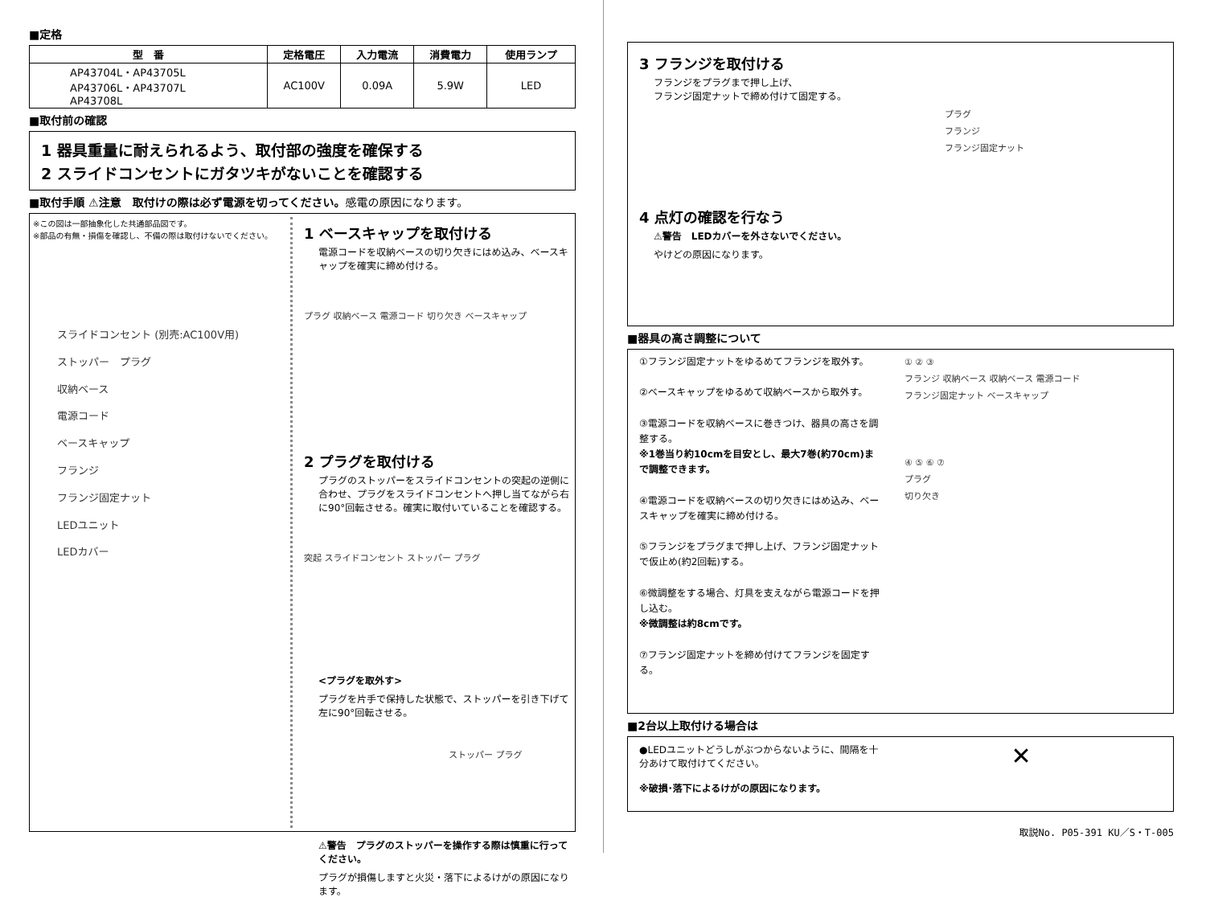■定格
| 型 番 | 定格電圧 | 入力電流 | 消費電力 | 使用ランプ |
| --- | --- | --- | --- | --- |
| AP43704L・AP43705L AP43706L・AP43707L AP43708L | AC100V | 0.09A | 5.9W | LED |
■取付前の確認
1 器具重量に耐えられるよう、取付部の強度を確保する
2 スライドコンセントにガタツキがないことを確認する
■取付手順 ⚠注意　取付けの際は必ず電源を切ってください。感電の原因になります。
※この図は一部抽象化した共通部品図です。
※部品の有無・損傷を確認し、不備の際は取付けないでください。
スライドコンセント (別売:AC100V用)
ストッパー　プラグ
収納ベース
電源コード
ベースキャップ
フランジ
フランジ固定ナット
LEDユニット
LEDカバー
1 ベースキャップを取付ける
電源コードを収納ベースの切り欠きにはめ込み、ベースキャップを確実に締め付ける。
プラグ 収納ベース 電源コード 切り欠き ベースキャップ
2 プラグを取付ける
プラグのストッパーをスライドコンセントの突起の逆側に合わせ、プラグをスライドコンセントへ押し当てながら右に90°回転させる。確実に取付いていることを確認する。
突起 スライドコンセント ストッパー プラグ
<プラグを取外す>
プラグを片手で保持した状態で、ストッパーを引き下げて左に90°回転させる。
ストッパー プラグ
⚠警告　プラグのストッパーを操作する際は慎重に行ってください。
プラグが損傷しますと火災・落下によるけがの原因になります。
3 フランジを取付ける
フランジをプラグまで押し上げ、
フランジ固定ナットで締め付けて固定する。
プラグ
フランジ
フランジ固定ナット
4 点灯の確認を行なう
⚠警告　LEDカバーを外さないでください。
やけどの原因になります。
■器具の高さ調整について
①フランジ固定ナットをゆるめてフランジを取外す。
②ベースキャップをゆるめて収納ベースから取外す。
③電源コードを収納ベースに巻きつけ、器具の高さを調整する。
※1巻当り約10cmを目安とし、最大7巻(約70cm)まで調整できます。
④電源コードを収納ベースの切り欠きにはめ込み、ベースキャップを確実に締め付ける。
⑤フランジをプラグまで押し上げ、フランジ固定ナットで仮止め(約2回転)する。
⑥微調整をする場合、灯具を支えながら電源コードを押し込む。
※微調整は約8cmです。
⑦フランジ固定ナットを締め付けてフランジを固定する。
① ② ③
フランジ 収納ベース 収納ベース 電源コード
フランジ固定ナット ベースキャップ
④ ⑤ ⑥ ⑦
プラグ
切り欠き
■2台以上取付ける場合は
●LEDユニットどうしがぶつからないように、間隔を十分あけて取付けてください。
※破損･落下によるけがの原因になります。
✕
取説No. P05-391 KU／S・T-005